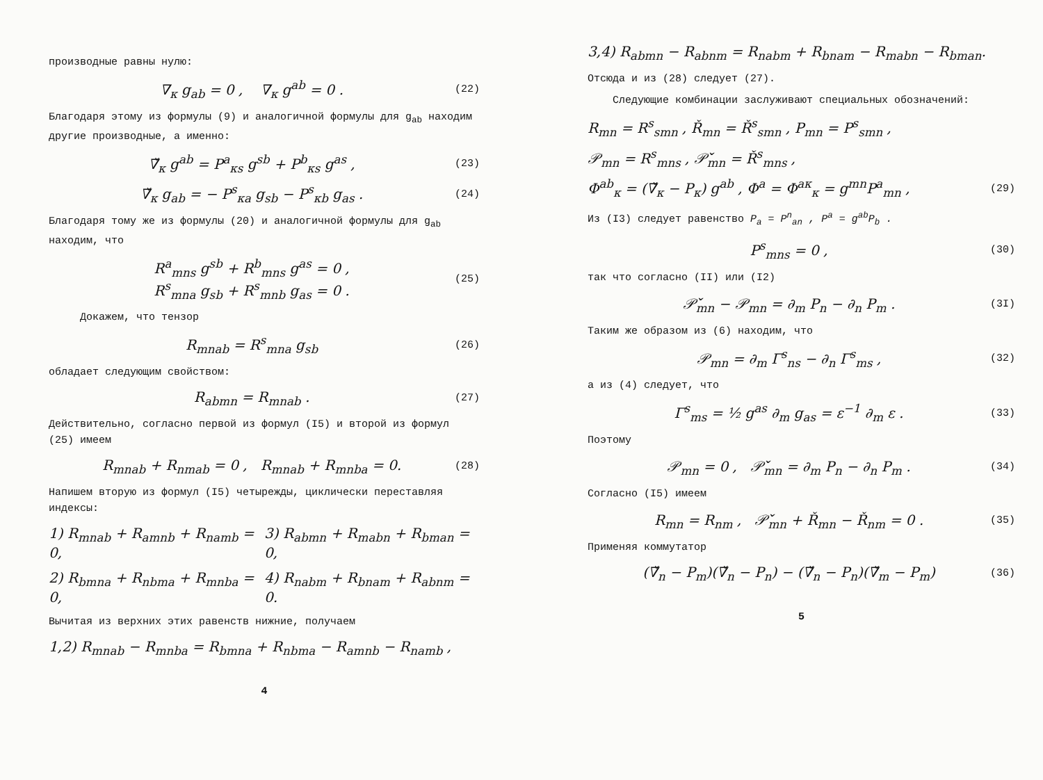производные равны нулю:
∇<sub>κ</sub> g<sub>ab</sub> = 0 , ∇<sub>κ</sub> g<sup>ab</sup> = 0 . (22)
Благодаря этому из формулы (9) и аналогичной формулы для g<sub>ab</sub> находим другие производные, а именно:
∇̌<sub>κ</sub> g<sup>ab</sup> = P<sup>a</sup><sub>κs</sub> g<sup>sb</sup> + P<sup>b</sup><sub>κs</sub> g<sup>as</sup> , (23)
∇̌<sub>κ</sub> g<sub>ab</sub> = − P<sup>s</sup><sub>κa</sub> g<sub>sb</sub> − P<sup>s</sup><sub>κb</sub> g<sub>as</sub> . (24)
Благодаря тому же из формулы (20) и аналогичной формулы для g<sub>ab</sub> находим, что
R<sup>a</sup><sub>mns</sub> g<sup>sb</sup> + R<sup>b</sup><sub>mns</sub> g<sup>as</sup> = 0 ,
R<sup>s</sup><sub>mna</sub> g<sub>sb</sub> + R<sup>s</sup><sub>mnb</sub> g<sub>as</sub> = 0 . (25)
Докажем, что тензор
R<sub>mnab</sub> = R<sup>s</sup><sub>mna</sub> g<sub>sb</sub> (26)
обладает следующим свойством:
R<sub>abmn</sub> = R<sub>mnab</sub> . (27)
Действительно, согласно первой из формул (I5) и второй из формул (25) имеем
R<sub>mnab</sub> + R<sub>nmab</sub> = 0 , R<sub>mnab</sub> + R<sub>mnba</sub> = 0. (28)
Напишем вторую из формул (I5) четырежды, циклически переставляя индексы:
1) R<sub>mnab</sub> + R<sub>amnb</sub> + R<sub>namb</sub> = 0, 3) R<sub>abmn</sub> + R<sub>mabn</sub> + R<sub>bman</sub> = 0,
2) R<sub>bmna</sub> + R<sub>nbma</sub> + R<sub>mnba</sub> = 0, 4) R<sub>nabm</sub> + R<sub>bnam</sub> + R<sub>abnm</sub> = 0.
Вычитая из верхних этих равенств нижние, получаем
1,2) R<sub>mnab</sub> − R<sub>mnba</sub> = R<sub>bmna</sub> + R<sub>nbma</sub> − R<sub>amnb</sub> − R<sub>namb</sub> ,
4
3,4) R<sub>abmn</sub> − R<sub>abnm</sub> = R<sub>nabm</sub> + R<sub>bnam</sub> − R<sub>mabn</sub> − R<sub>bman</sub>.
Отсюда и из (28) следует (27).
Следующие комбинации заслуживают специальных обозначений:
R<sub>mn</sub> = R<sup>s</sup><sub>smn</sub> , Ř<sub>mn</sub> = Ř<sup>s</sup><sub>smn</sub> , P<sub>mn</sub> = P<sup>s</sup><sub>smn</sub> ,
𝒫<sub>mn</sub> = R<sup>s</sup><sub>mns</sub> , 𝒫̌<sub>mn</sub> = Ř<sup>s</sup><sub>mns</sub> ,
Φ<sup>ab</sup><sub>κ</sub> = (∇̌<sub>κ</sub> − P<sub>κ</sub>) g<sup>ab</sup> , Φ<sup>a</sup> = Φ<sup>aκ</sup><sub>κ</sub> = g<sup>mn</sup>P<sup>a</sup><sub>mn</sub> , (29)
Из (I3) следует равенство P<sub>a</sub> = P<sup>n</sup><sub>an</sub> , P<sup>a</sup> = g<sup>ab</sup>P<sub>b</sub> .
P<sup>s</sup><sub>mns</sub> = 0 , (30)
так что согласно (II) или (I2)
𝒫̌<sub>mn</sub> − 𝒫<sub>mn</sub> = ∂<sub>m</sub> P<sub>n</sub> − ∂<sub>n</sub> P<sub>m</sub> . (3I)
Таким же образом из (6) находим, что
𝒫<sub>mn</sub> = ∂<sub>m</sub> Γ<sup>s</sup><sub>ns</sub> − ∂<sub>n</sub> Γ<sup>s</sup><sub>ms</sub> , (32)
а из (4) следует, что
Γ<sup>s</sup><sub>ms</sub> = ½ g<sup>as</sup> ∂<sub>m</sub> g<sub>as</sub> = ε<sup>−1</sup> ∂<sub>m</sub> ε . (33)
Поэтому
𝒫<sub>mn</sub> = 0 , 𝒫̌<sub>mn</sub> = ∂<sub>m</sub> P<sub>n</sub> − ∂<sub>n</sub> P<sub>m</sub> . (34)
Согласно (I5) имеем
R<sub>mn</sub> = R<sub>nm</sub> , 𝒫̌<sub>mn</sub> + Ř<sub>mn</sub> − Ř<sub>nm</sub> = 0 . (35)
Применяя коммутатор
(∇̌<sub>n</sub> − P<sub>m</sub>)(∇̌<sub>n</sub> − P<sub>n</sub>) − (∇̌<sub>n</sub> − P<sub>n</sub>)(∇̌<sub>m</sub> − P<sub>m</sub>) (36)
5